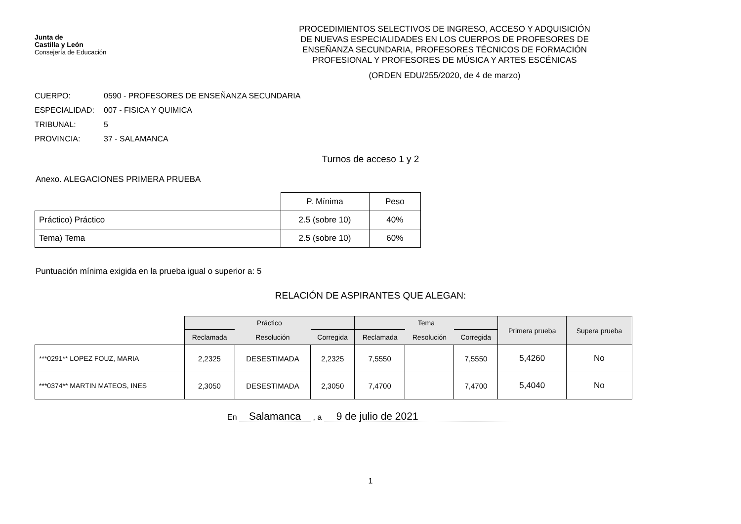Junta de
Castilla y León
Consejería de Educación
PROCEDIMIENTOS SELECTIVOS DE INGRESO, ACCESO Y ADQUISICIÓN
DE NUEVAS ESPECIALIDADES EN LOS CUERPOS DE PROFESORES DE
ENSEÑANZA SECUNDARIA, PROFESORES TÉCNICOS DE FORMACIÓN
PROFESIONAL Y PROFESORES DE MÚSICA Y ARTES ESCÉNICAS
(ORDEN EDU/255/2020, de 4 de marzo)
CUERPO: 0590 - PROFESORES DE ENSEÑANZA SECUNDARIA
ESPECIALIDAD: 007 - FISICA Y QUIMICA
TRIBUNAL: 5
PROVINCIA: 37 - SALAMANCA
Turnos de acceso 1 y 2
Anexo. ALEGACIONES PRIMERA PRUEBA
| | P. Mínima | Peso |
| --- | --- | --- |
| Práctico) Práctico | 2.5 (sobre 10) | 40% |
| Tema) Tema | 2.5 (sobre 10) | 60% |
Puntuación mínima exigida en la prueba igual o superior a: 5
RELACIÓN DE ASPIRANTES QUE ALEGAN:
| | Práctico | | | Tema | | | Primera prueba | Supera prueba |
| --- | --- | --- | --- | --- | --- | --- | --- | --- |
| | Reclamada | Resolución | Corregida | Reclamada | Resolución | Corregida | | |
| ***0291** LOPEZ FOUZ, MARIA | 2,2325 | DESESTIMADA | 2,2325 | 7,5550 | | 7,5550 | 5,4260 | No |
| ***0374** MARTIN MATEOS, INES | 2,3050 | DESESTIMADA | 2,3050 | 7,4700 | | 7,4700 | 5,4040 | No |
En Salamanca , a 9 de julio de 2021
1